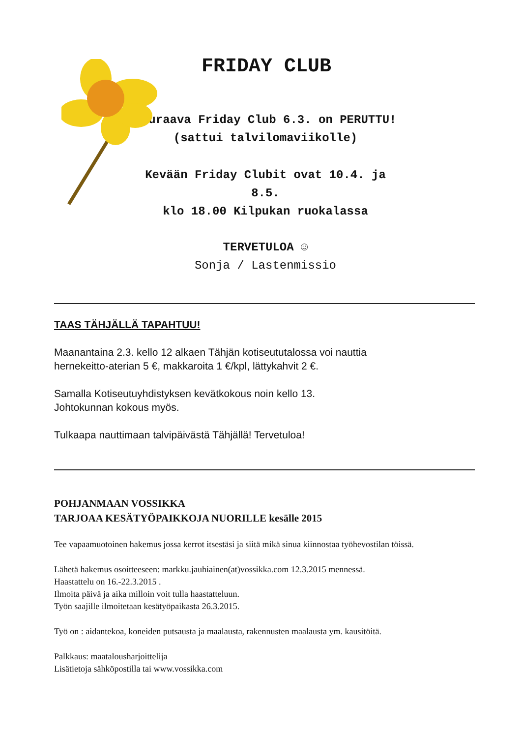FRIDAY CLUB
Seuraava Friday Club 6.3. on PERUTTU!
(sattui talvilomaviikolle)
Kevään Friday Clubit ovat 10.4. ja 8.5.
klo 18.00 Kilpukan ruokalassa
TERVETULOA ☺
Sonja / Lastenmissio
TAAS TÄHJÄLLÄ TAPAHTUU!
Maanantaina 2.3. kello 12 alkaen Tähjän kotiseututalossa voi nauttia
hernekeitto-aterian 5 €, makkaroita 1 €/kpl, lättykahvit 2 €.
Samalla Kotiseutuyhdistyksen kevätkokous noin kello 13.
Johtokunnan kokous myös.
Tulkaapa nauttimaan talvipäivästä Tähjällä! Tervetuloa!
POHJANMAAN VOSSIKKA
TARJOAA KESÄTYÖPAIKKOJA NUORILLE kesälle 2015
Tee vapaamuotoinen hakemus jossa kerrot itsestäsi ja siitä mikä sinua kiinnostaa työhevostilan töissä.
Lähetä hakemus osoitteeseen: markku.jauhiainen(at)vossikka.com 12.3.2015 mennessä.
Haastattelu on 16.-22.3.2015 .
Ilmoita päivä ja aika milloin voit tulla haastatteluun.
Työn saajille ilmoitetaan kesätyöpaikasta 26.3.2015.
Työ on : aidantekoa, koneiden putsausta ja maalausta, rakennusten maalausta ym. kausitöitä.
Palkkaus: maatalousharjoittelija
Lisätietoja sähköpostilla tai www.vossikka.com